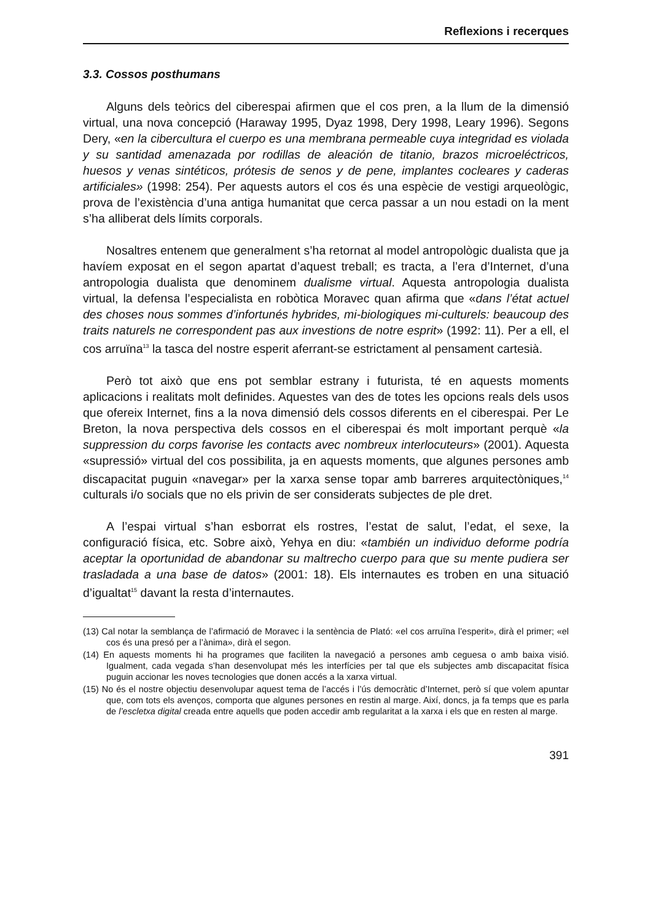Reflexions i recerques
3.3. Cossos posthumans
Alguns dels teòrics del ciberespai afirmen que el cos pren, a la llum de la dimensió virtual, una nova concepció (Haraway 1995, Dyaz 1998, Dery 1998, Leary 1996). Segons Dery, «en la cibercultura el cuerpo es una membrana permeable cuya integridad es violada y su santidad amenazada por rodillas de aleación de titanio, brazos microeléctricos, huesos y venas sintéticos, prótesis de senos y de pene, implantes cocleares y caderas artificiales» (1998: 254). Per aquests autors el cos és una espècie de vestigi arqueològic, prova de l’existència d’una antiga humanitat que cerca passar a un nou estadi on la ment s’ha alliberat dels límits corporals.
Nosaltres entenem que generalment s’ha retornat al model antropològic dualista que ja havíem exposat en el segon apartat d’aquest treball; es tracta, a l’era d’Internet, d’una antropologia dualista que denominem dualisme virtual. Aquesta antropologia dualista virtual, la defensa l’especialista en robòtica Moravec quan afirma que «dans l’état actuel des choses nous sommes d’infortunés hybrides, mi-biologiques mi-culturels: beaucoup des traits naturels ne correspondent pas aux investions de notre esprit» (1992: 11). Per a ell, el cos arruïna<sup>13</sup> la tasca del nostre esperit aferrant-se estrictament al pensament cartesià.
Però tot això que ens pot semblar estrany i futurista, té en aquests moments aplicacions i realitats molt definides. Aquestes van des de totes les opcions reals dels usos que ofereix Internet, fins a la nova dimensió dels cossos diferents en el ciberespai. Per Le Breton, la nova perspectiva dels cossos en el ciberespai és molt important perquè «la suppression du corps favorise les contacts avec nombreux interlocuteurs» (2001). Aquesta «supressió» virtual del cos possibilita, ja en aquests moments, que algunes persones amb discapacitat puguin «navegar» per la xarxa sense topar amb barreres arquitectòniques,<sup>14</sup> culturals i/o socials que no els privin de ser considerats subjectes de ple dret.
A l’espai virtual s’han esborrat els rostres, l’estat de salut, l’edat, el sexe, la configuració física, etc. Sobre això, Yehya en diu: «también un individuo deforme podría aceptar la oportunidad de abandonar su maltrecho cuerpo para que su mente pudiera ser trasladada a una base de datos» (2001: 18). Els internautes es troben en una situació d’igualtat<sup>15</sup> davant la resta d’internautes.
(13) Cal notar la semblança de l’afirmació de Moravec i la sentència de Plató: «el cos arruïna l’esperit», dirà el primer; «el cos és una presó per a l’ànima», dirà el segon.
(14) En aquests moments hi ha programes que faciliten la navegació a persones amb ceguesa o amb baixa visió. Igualment, cada vegada s’han desenvolupat més les interfícies per tal que els subjectes amb discapacitat física puguin accionar les noves tecnologies que donen accés a la xarxa virtual.
(15) No és el nostre objectiu desenvolupar aquest tema de l’accés i l’ús democràtic d’Internet, però sí que volem apuntar que, com tots els avenços, comporta que algunes persones en restin al marge. Així, doncs, ja fa temps que es parla de l’escletxa digital creada entre aquells que poden accedir amb regularitat a la xarxa i els que en resten al marge.
391